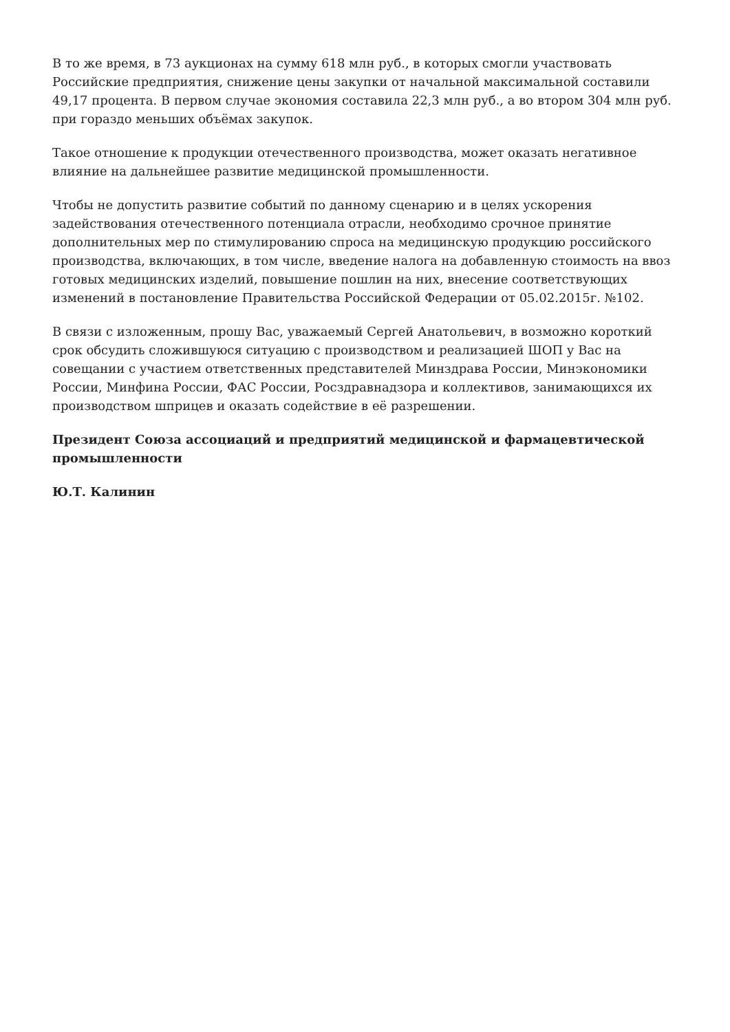В то же время, в 73 аукционах на сумму 618 млн руб., в которых смогли участвовать Российские предприятия, снижение цены закупки от начальной максимальной составили 49,17 процента. В первом случае экономия составила 22,3 млн руб., а во втором 304 млн руб. при гораздо меньших объёмах закупок.
Такое отношение к продукции отечественного производства, может оказать негативное влияние на дальнейшее развитие медицинской промышленности.
Чтобы не допустить развитие событий по данному сценарию и в целях ускорения задействования отечественного потенциала отрасли, необходимо срочное принятие дополнительных мер по стимулированию спроса на медицинскую продукцию российского производства, включающих, в том числе, введение налога на добавленную стоимость на ввоз готовых медицинских изделий, повышение пошлин на них, внесение соответствующих изменений в постановление Правительства Российской Федерации от 05.02.2015г. №102.
В связи с изложенным, прошу Вас, уважаемый Сергей Анатольевич, в возможно короткий срок обсудить сложившуюся ситуацию с производством и реализацией ШОП у Вас на совещании с участием ответственных представителей Минздрава России, Минэкономики России, Минфина России, ФАС России, Росздравнадзора и коллективов, занимающихся их производством шприцев и оказать содействие в её разрешении.
Президент Союза ассоциаций и предприятий медицинской и фармацевтической промышленности
Ю.Т. Калинин